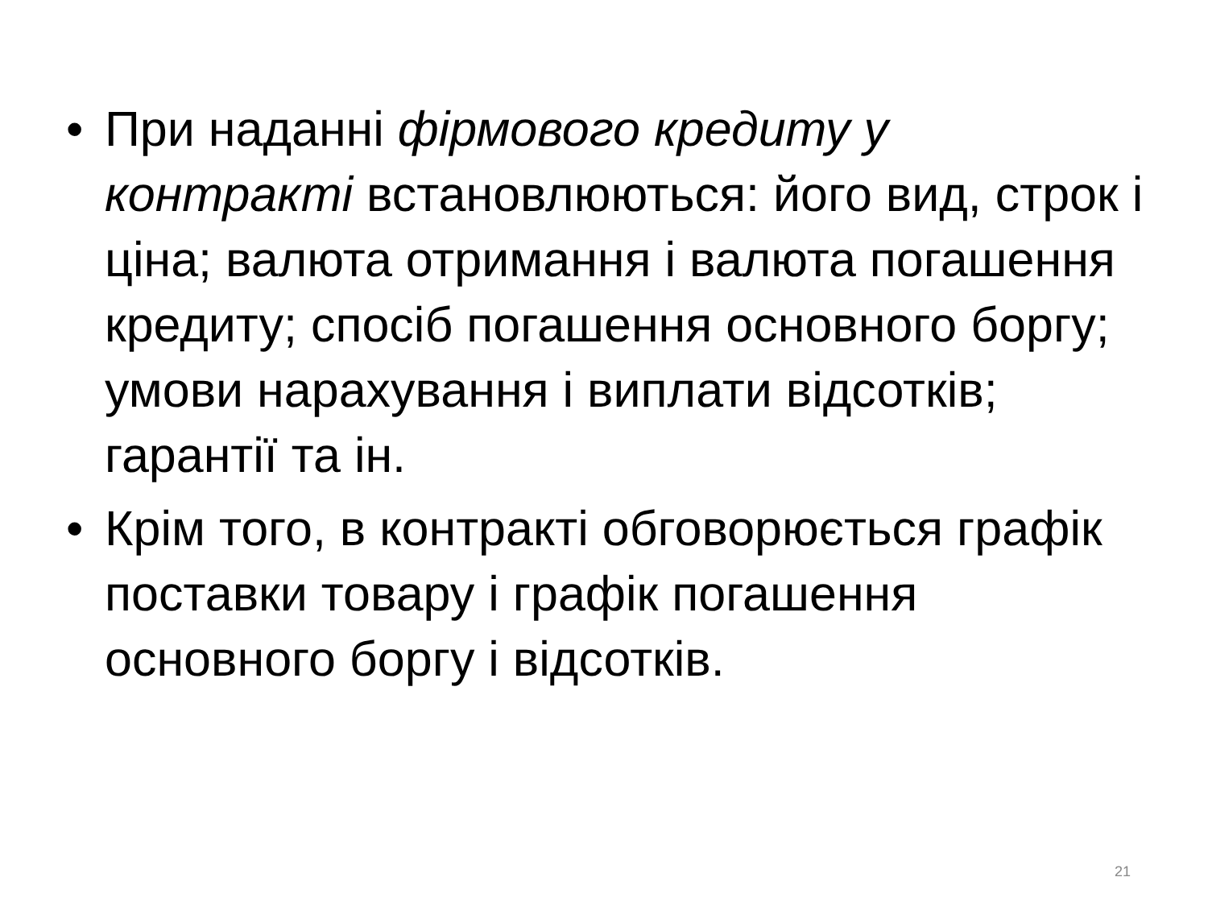• При наданні фірмового кредиту у контракті встановлюються: його вид, строк і ціна; валюта отримання і валюта погашення кредиту; спосіб погашення основного боргу; умови нарахування і виплати відсотків; гарантії та ін.
• Крім того, в контракті обговорюється графік поставки товару і графік погашення основного боргу і відсотків.
21